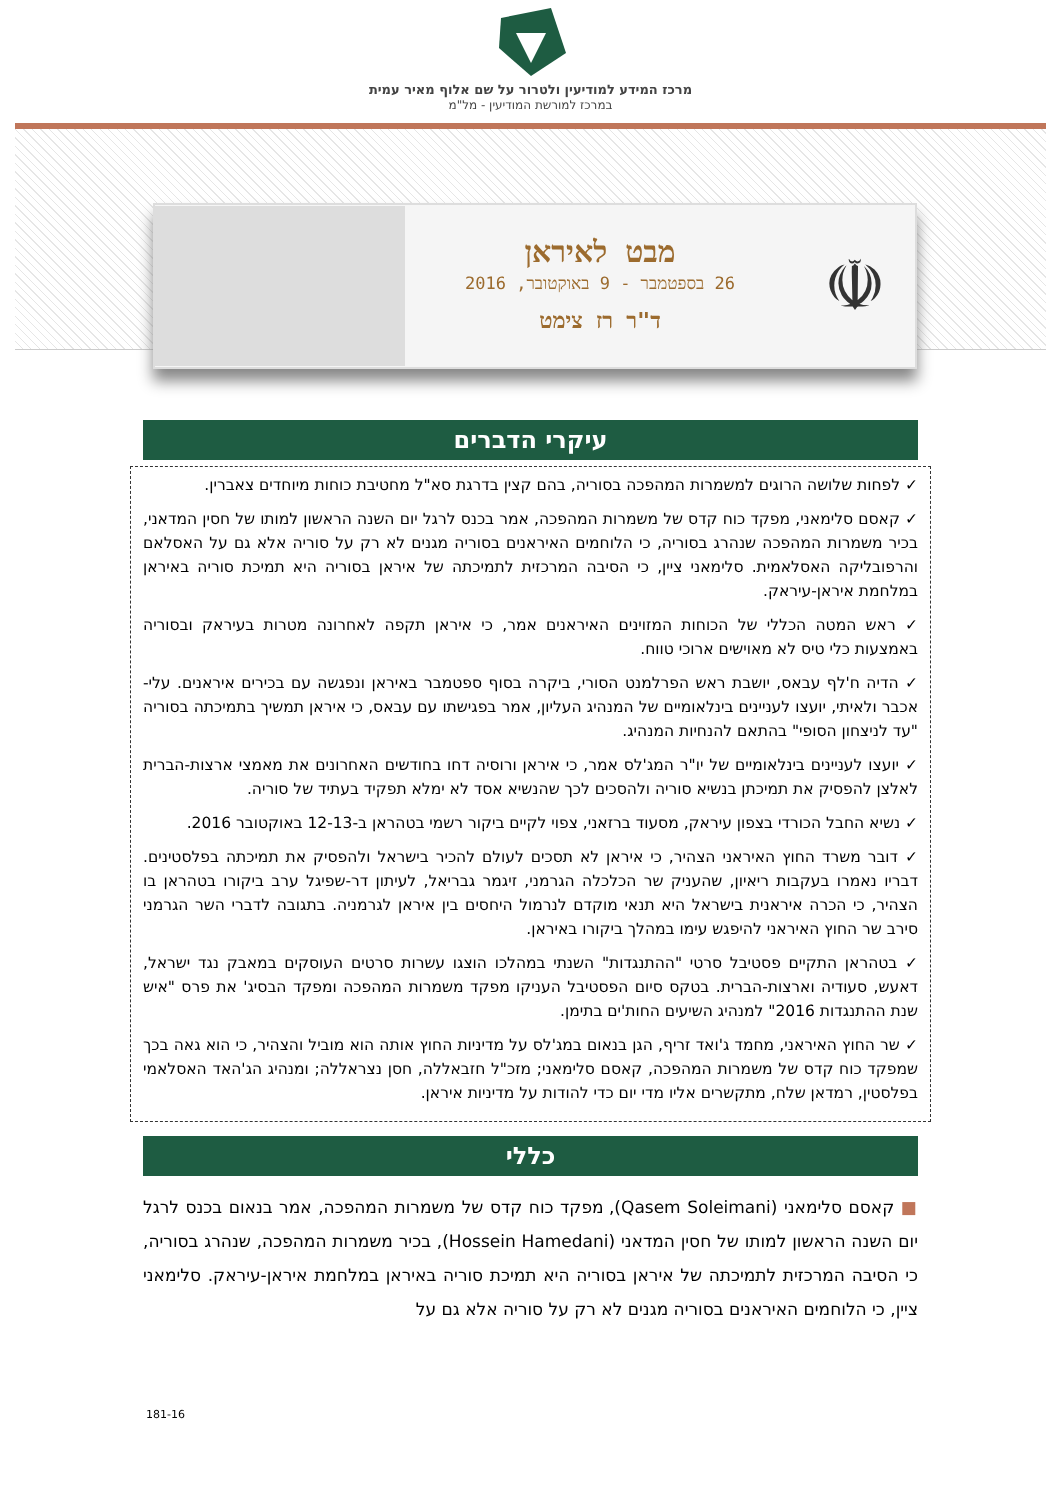מרכז המידע למודיעין ולטרור על שם אלוף מאיר עמית
במרכז למורשת המודיעין - מל"מ
☫
מבט לאיראן
26 בספטמבר - 9 באוקטובר, 2016
ד"ר רז צימט
עיקרי הדברים
✓ לפחות שלושה הרוגים למשמרות המהפכה בסוריה, בהם קצין בדרגת סא"ל מחטיבת כוחות מיוחדים צאברין.
✓ קאסם סלימאני, מפקד כוח קדס של משמרות המהפכה, אמר בכנס לרגל יום השנה הראשון למותו של חסין המדאני, בכיר משמרות המהפכה שנהרג בסוריה, כי הלוחמים האיראנים בסוריה מגנים לא רק על סוריה אלא גם על האסלאם והרפובליקה האסלאמית. סלימאני ציין, כי הסיבה המרכזית לתמיכתה של איראן בסוריה היא תמיכת סוריה באיראן במלחמת איראן-עיראק.
✓ ראש המטה הכללי של הכוחות המזוינים האיראנים אמר, כי איראן תקפה לאחרונה מטרות בעיראק ובסוריה באמצעות כלי טיס לא מאוישים ארוכי טווח.
✓ הדיה ח'לף עבאס, יושבת ראש הפרלמנט הסורי, ביקרה בסוף ספטמבר באיראן ונפגשה עם בכירים איראנים. עלי-אכבר ולאיתי, יועצו לעניינים בינלאומיים של המנהיג העליון, אמר בפגישתו עם עבאס, כי איראן תמשיך בתמיכתה בסוריה "עד לניצחון הסופי" בהתאם להנחיות המנהיג.
✓ יועצו לעניינים בינלאומיים של יו"ר המג'לס אמר, כי איראן ורוסיה דחו בחודשים האחרונים את מאמצי ארצות-הברית לאלצן להפסיק את תמיכתן בנשיא סוריה ולהסכים לכך שהנשיא אסד לא ימלא תפקיד בעתיד של סוריה.
✓ נשיא החבל הכורדי בצפון עיראק, מסעוד ברזאני, צפוי לקיים ביקור רשמי בטהראן ב-12-13 באוקטובר 2016.
✓ דובר משרד החוץ האיראני הצהיר, כי איראן לא תסכים לעולם להכיר בישראל ולהפסיק את תמיכתה בפלסטינים. דבריו נאמרו בעקבות ריאיון, שהעניק שר הכלכלה הגרמני, זיגמר גבריאל, לעיתון דר-שפיגל ערב ביקורו בטהראן בו הצהיר, כי הכרה איראנית בישראל היא תנאי מוקדם לנרמול היחסים בין איראן לגרמניה. בתגובה לדברי השר הגרמני סירב שר החוץ האיראני להיפגש עימו במהלך ביקורו באיראן.
✓ בטהראן התקיים פסטיבל סרטי "ההתנגדות" השנתי במהלכו הוצגו עשרות סרטים העוסקים במאבק נגד ישראל, דאעש, סעודיה וארצות-הברית. בטקס סיום הפסטיבל העניקו מפקד משמרות המהפכה ומפקד הבסיג' את פרס "איש שנת ההתנגדות 2016" למנהיג השיעים החות'ים בתימן.
✓ שר החוץ האיראני, מחמד ג'ואד זריף, הגן בנאום במג'לס על מדיניות החוץ אותה הוא מוביל והצהיר, כי הוא גאה בכך שמפקד כוח קדס של משמרות המהפכה, קאסם סלימאני; מזכ"ל חזבאללה, חסן נצראללה; ומנהיג הג'האד האסלאמי בפלסטין, רמדאן שלח, מתקשרים אליו מדי יום כדי להודות על מדיניות איראן.
כללי
■ קאסם סלימאני (Qasem Soleimani), מפקד כוח קדס של משמרות המהפכה, אמר בנאום בכנס לרגל יום השנה הראשון למותו של חסין המדאני (Hossein Hamedani), בכיר משמרות המהפכה, שנהרג בסוריה, כי הסיבה המרכזית לתמיכתה של איראן בסוריה היא תמיכת סוריה באיראן במלחמת איראן-עיראק. סלימאני ציין, כי הלוחמים האיראנים בסוריה מגנים לא רק על סוריה אלא גם על
181-16